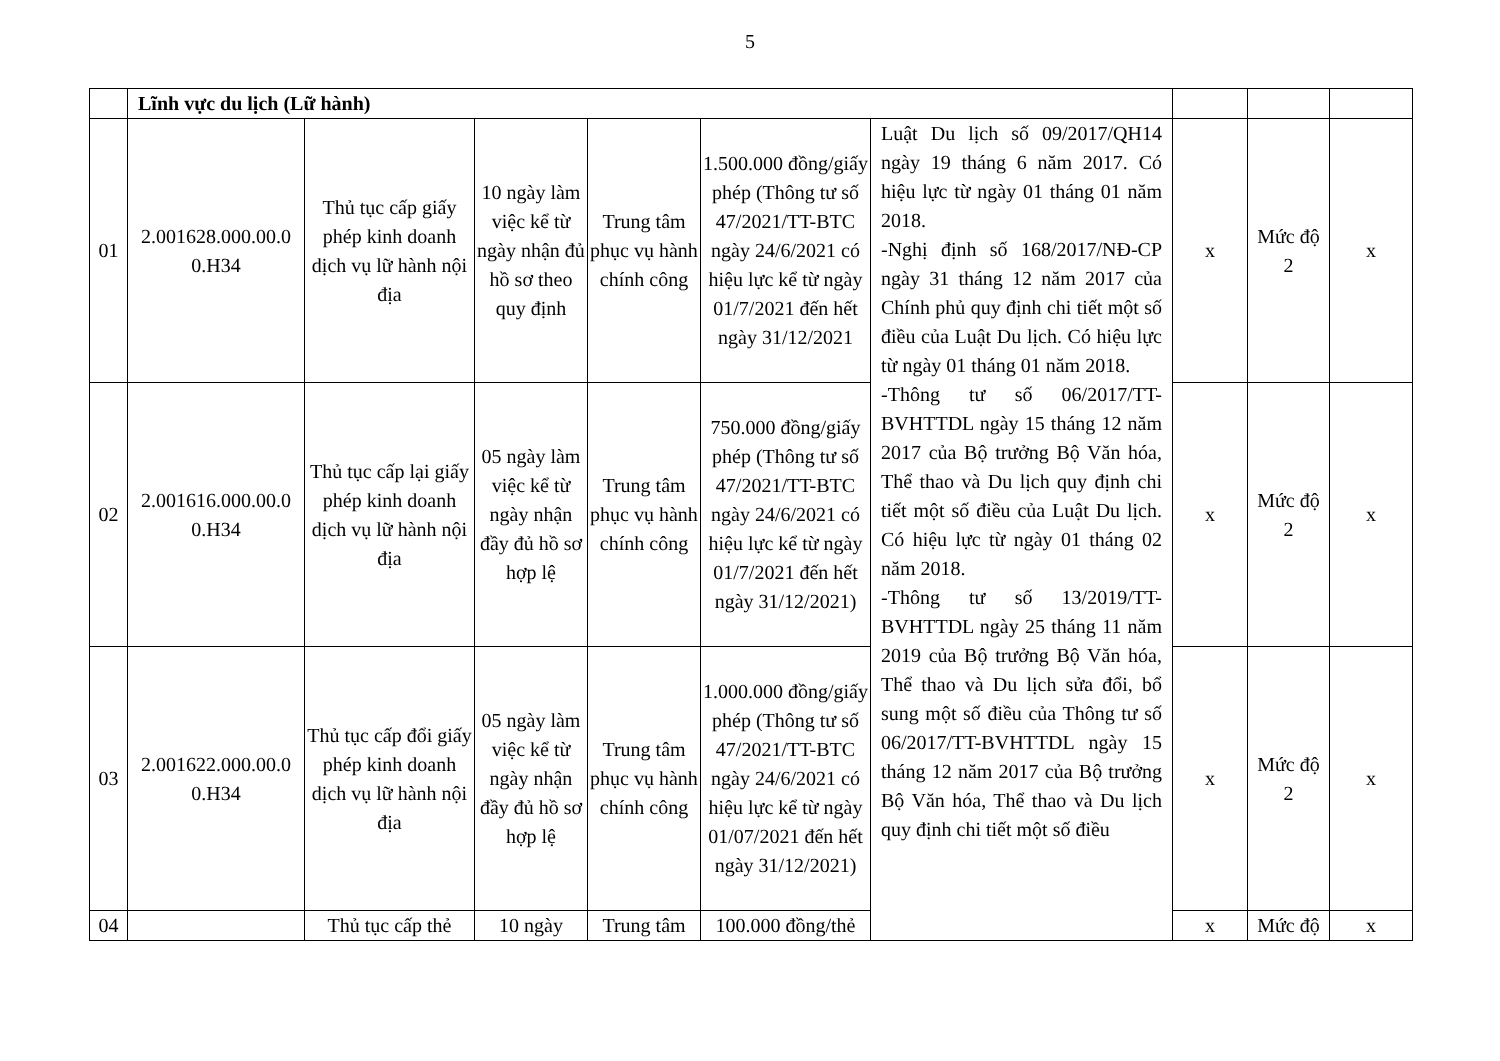5
| | Lĩnh vực du lịch (Lữ hành) | | | | | | | | |
| 01 | 2.001628.000.00.0 0.H34 | Thủ tục cấp giấy phép kinh doanh dịch vụ lữ hành nội địa | 10 ngày làm việc kể từ ngày nhận đủ hồ sơ theo quy định | Trung tâm phục vụ hành chính công | 1.500.000 đồng/giấy phép (Thông tư số 47/2021/TT-BTC ngày 24/6/2021 có hiệu lực kể từ ngày 01/7/2021 đến hết ngày 31/12/2021 | Luật Du lịch số 09/2017/QH14 ngày 19 tháng 6 năm 2017. Có hiệu lực từ ngày 01 tháng 01 năm 2018. -Nghị định số 168/2017/NĐ-CP ngày 31 tháng 12 năm 2017 của Chính phủ quy định chi tiết một số điều của Luật Du lịch. Có hiệu lực từ ngày 01 tháng 01 năm 2018. -Thông tư số 06/2017/TT-BVHTTDL ngày 15 tháng 12 năm 2017 của Bộ trưởng Bộ Văn hóa, Thể thao và Du lịch quy định chi tiết một số điều của Luật Du lịch. Có hiệu lực từ ngày 01 tháng 02 năm 2018. -Thông tư số 13/2019/TT-BVHTTDL ngày 25 tháng 11 năm 2019 của Bộ trưởng Bộ Văn hóa, Thể thao và Du lịch sửa đổi, bổ sung một số điều của Thông tư số 06/2017/TT-BVHTTDL ngày 15 tháng 12 năm 2017 của Bộ trưởng Bộ Văn hóa, Thể thao và Du lịch quy định chi tiết một số điều | x | Mức độ 2 | x |
| 02 | 2.001616.000.00.0 0.H34 | Thủ tục cấp lại giấy phép kinh doanh dịch vụ lữ hành nội địa | 05 ngày làm việc kể từ ngày nhận đầy đủ hồ sơ hợp lệ | Trung tâm phục vụ hành chính công | 750.000 đồng/giấy phép (Thông tư số 47/2021/TT-BTC ngày 24/6/2021 có hiệu lực kể từ ngày 01/7/2021 đến hết ngày 31/12/2021) | | x | Mức độ 2 | x |
| 03 | 2.001622.000.00.0 0.H34 | Thủ tục cấp đổi giấy phép kinh doanh dịch vụ lữ hành nội địa | 05 ngày làm việc kể từ ngày nhận đầy đủ hồ sơ hợp lệ | Trung tâm phục vụ hành chính công | 1.000.000 đồng/giấy phép (Thông tư số 47/2021/TT-BTC ngày 24/6/2021 có hiệu lực kể từ ngày 01/07/2021 đến hết ngày 31/12/2021) | | x | Mức độ 2 | x |
| 04 | | Thủ tục cấp thẻ | 10 ngày | Trung tâm | 100.000 đồng/thẻ | | x | Mức độ | x |